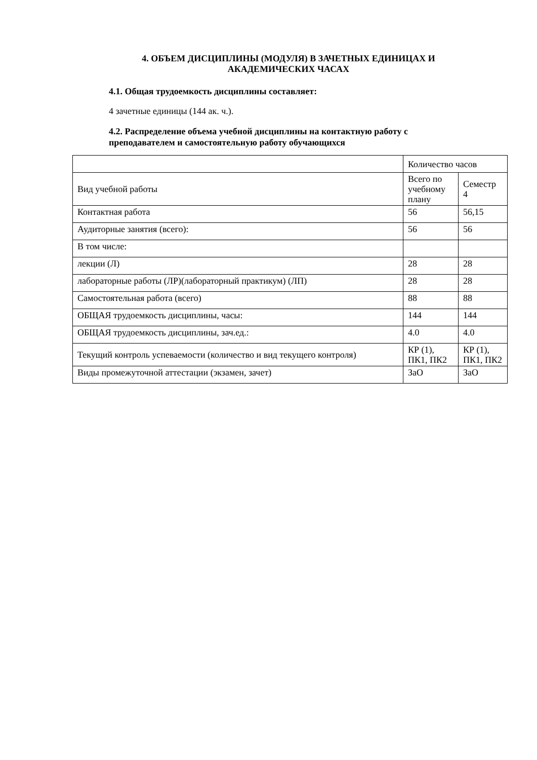4. ОБЪЕМ ДИСЦИПЛИНЫ (МОДУЛЯ) В ЗАЧЕТНЫХ ЕДИНИЦАХ И АКАДЕМИЧЕСКИХ ЧАСАХ
4.1. Общая трудоемкость дисциплины составляет:
4 зачетные единицы (144 ак. ч.).
4.2. Распределение объема учебной дисциплины на контактную работу с преподавателем и самостоятельную работу обучающихся
| | Количество часов | |
| Вид учебной работы | Всего по учебному плану | Семестр 4 |
| Контактная работа | 56 | 56,15 |
| Аудиторные занятия (всего): | 56 | 56 |
| В том числе: | | |
| лекции (Л) | 28 | 28 |
| лабораторные работы (ЛР)(лабораторный практикум) (ЛП) | 28 | 28 |
| Самостоятельная работа (всего) | 88 | 88 |
| ОБЩАЯ трудоемкость дисциплины, часы: | 144 | 144 |
| ОБЩАЯ трудоемкость дисциплины, зач.ед.: | 4.0 | 4.0 |
| Текущий контроль успеваемости (количество и вид текущего контроля) | КР (1), ПК1, ПК2 | КР (1), ПК1, ПК2 |
| Виды промежуточной аттестации (экзамен, зачет) | ЗаО | ЗаО |